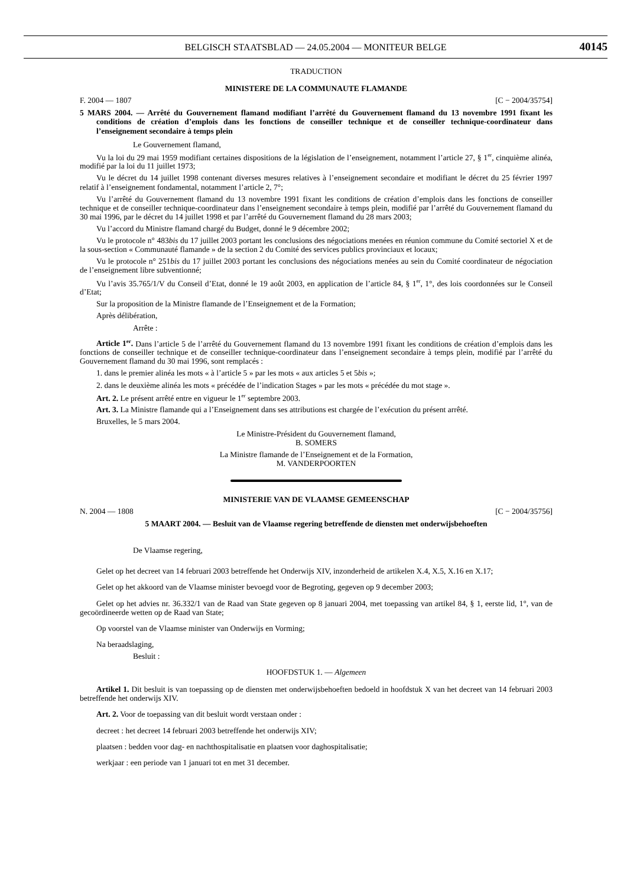BELGISCH STAATSBLAD — 24.05.2004 — MONITEUR BELGE
40145
TRADUCTION
MINISTERE DE LA COMMUNAUTE FLAMANDE
F. 2004 — 1807 [C − 2004/35754]
5 MARS 2004. — Arrêté du Gouvernement flamand modifiant l’arrêté du Gouvernement flamand du 13 novembre 1991 fixant les conditions de création d’emplois dans les fonctions de conseiller technique et de conseiller technique-coordinateur dans l’enseignement secondaire à temps plein
Le Gouvernement flamand,
Vu la loi du 29 mai 1959 modifiant certaines dispositions de la législation de l’enseignement, notamment l’article 27, § 1<sup>er</sup>, cinquième alinéa, modifié par la loi du 11 juillet 1973;
Vu le décret du 14 juillet 1998 contenant diverses mesures relatives à l’enseignement secondaire et modifiant le décret du 25 février 1997 relatif à l’enseignement fondamental, notamment l’article 2, 7°;
Vu l’arrêté du Gouvernement flamand du 13 novembre 1991 fixant les conditions de création d’emplois dans les fonctions de conseiller technique et de conseiller technique-coordinateur dans l’enseignement secondaire à temps plein, modifié par l’arrêté du Gouvernement flamand du 30 mai 1996, par le décret du 14 juillet 1998 et par l’arrêté du Gouvernement flamand du 28 mars 2003;
Vu l’accord du Ministre flamand chargé du Budget, donné le 9 décembre 2002;
Vu le protocole n° 483bis du 17 juillet 2003 portant les conclusions des négociations menées en réunion commune du Comité sectoriel X et de la sous-section « Communauté flamande » de la section 2 du Comité des services publics provinciaux et locaux;
Vu le protocole n° 251bis du 17 juillet 2003 portant les conclusions des négociations menées au sein du Comité coordinateur de négociation de l’enseignement libre subventionné;
Vu l’avis 35.765/1/V du Conseil d’Etat, donné le 19 août 2003, en application de l’article 84, § 1<sup>er</sup>, 1°, des lois coordonnées sur le Conseil d’Etat;
Sur la proposition de la Ministre flamande de l’Enseignement et de la Formation;
Après délibération,
Arrête :
Article 1<sup>er</sup>. Dans l’article 5 de l’arrêté du Gouvernement flamand du 13 novembre 1991 fixant les conditions de création d’emplois dans les fonctions de conseiller technique et de conseiller technique-coordinateur dans l’enseignement secondaire à temps plein, modifié par l’arrêté du Gouvernement flamand du 30 mai 1996, sont remplacés :
1. dans le premier alinéa les mots « à l’article 5 » par les mots « aux articles 5 et 5bis »;
2. dans le deuxième alinéa les mots « précédée de l’indication Stages » par les mots « précédée du mot stage ».
Art. 2. Le présent arrêté entre en vigueur le 1<sup>er</sup> septembre 2003.
Art. 3. La Ministre flamande qui a l’Enseignement dans ses attributions est chargée de l’exécution du présent arrêté.
Bruxelles, le 5 mars 2004.
Le Ministre-Président du Gouvernement flamand,
B. SOMERS
La Ministre flamande de l’Enseignement et de la Formation,
M. VANDERPOORTEN
MINISTERIE VAN DE VLAAMSE GEMEENSCHAP
N. 2004 — 1808 [C − 2004/35756]
5 MAART 2004. — Besluit van de Vlaamse regering betreffende de diensten met onderwijsbehoeften
De Vlaamse regering,
Gelet op het decreet van 14 februari 2003 betreffende het Onderwijs XIV, inzonderheid de artikelen X.4, X.5, X.16 en X.17;
Gelet op het akkoord van de Vlaamse minister bevoegd voor de Begroting, gegeven op 9 december 2003;
Gelet op het advies nr. 36.332/1 van de Raad van State gegeven op 8 januari 2004, met toepassing van artikel 84, § 1, eerste lid, 1°, van de gecoördineerde wetten op de Raad van State;
Op voorstel van de Vlaamse minister van Onderwijs en Vorming;
Na beraadslaging,
Besluit :
HOOFDSTUK 1. — Algemeen
Artikel 1. Dit besluit is van toepassing op de diensten met onderwijsbehoeften bedoeld in hoofdstuk X van het decreet van 14 februari 2003 betreffende het onderwijs XIV.
Art. 2. Voor de toepassing van dit besluit wordt verstaan onder :
decreet : het decreet 14 februari 2003 betreffende het onderwijs XIV;
plaatsen : bedden voor dag- en nachthospitalisatie en plaatsen voor daghospitalisatie;
werkjaar : een periode van 1 januari tot en met 31 december.